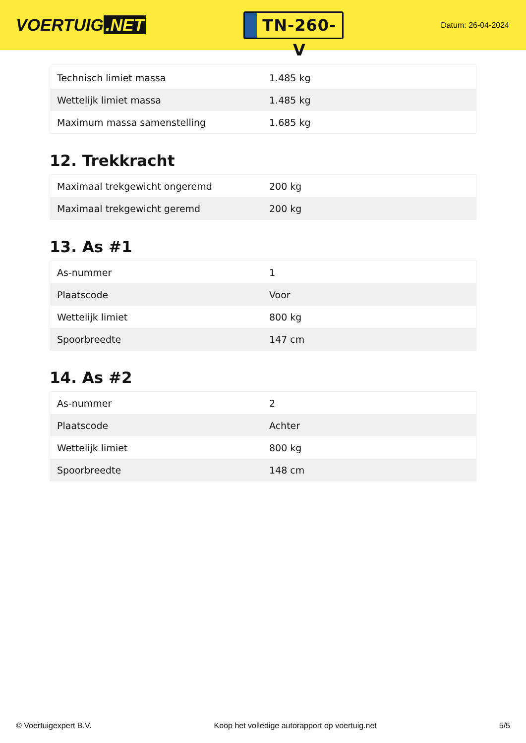VOERTUIG.NET
TN-260-V
Datum: 26-04-2024
| Technisch limiet massa | 1.485 kg |
| Wettelijk limiet massa | 1.485 kg |
| Maximum massa samenstelling | 1.685 kg |
12. Trekkracht
| Maximaal trekgewicht ongeremd | 200 kg |
| Maximaal trekgewicht geremd | 200 kg |
13. As #1
| As-nummer | 1 |
| Plaatscode | Voor |
| Wettelijk limiet | 800 kg |
| Spoorbreedte | 147 cm |
14. As #2
| As-nummer | 2 |
| Plaatscode | Achter |
| Wettelijk limiet | 800 kg |
| Spoorbreedte | 148 cm |
© Voertuigexpert B.V. Koop het volledige autorapport op voertuig.net 5/5